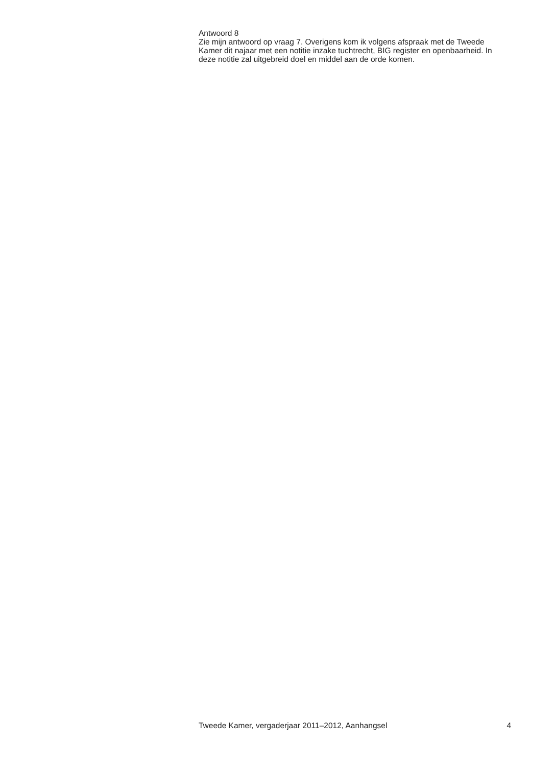Antwoord 8
Zie mijn antwoord op vraag 7. Overigens kom ik volgens afspraak met de Tweede Kamer dit najaar met een notitie inzake tuchtrecht, BIG register en openbaarheid. In deze notitie zal uitgebreid doel en middel aan de orde komen.
Tweede Kamer, vergaderjaar 2011–2012, Aanhangsel 4